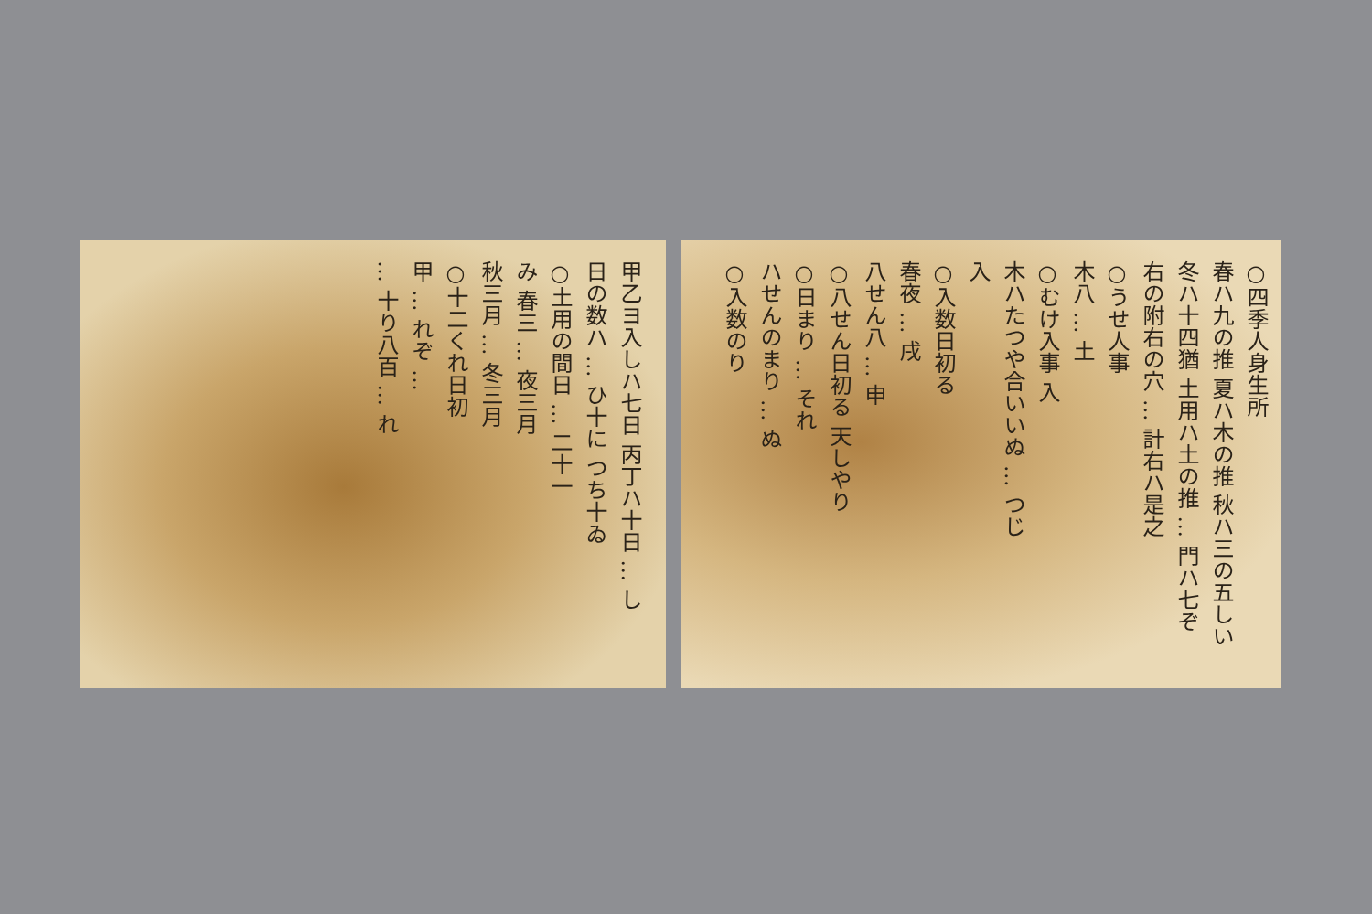○四季人身生所
春ハ九の推 夏ハ木の推 秋ハ三の五しい
冬ハ十四猶 土用ハ土の推 … 門ハ七ぞ
右の附右の穴 … 計右ハ是之
○うせ人事
木八 … 土
○むけ入事 入
木ハたつや合いいぬ … つじ
入
○入数日初る
春夜 … 戌
八せん八 … 申
○八せん日初る 天しやり
○日まり … それ
ハせんのまり … ぬ
○入数のり
甲乙ヨ入しハ七日 丙丁ハ十日 … し
日の数ハ … ひ十に つち十ゐ
○土用の間日 … 二十一
み 春三 … 夜三月
秋三月 … 冬三月
○十二くれ日初
甲 … れぞ …
… 十り八百 … れ